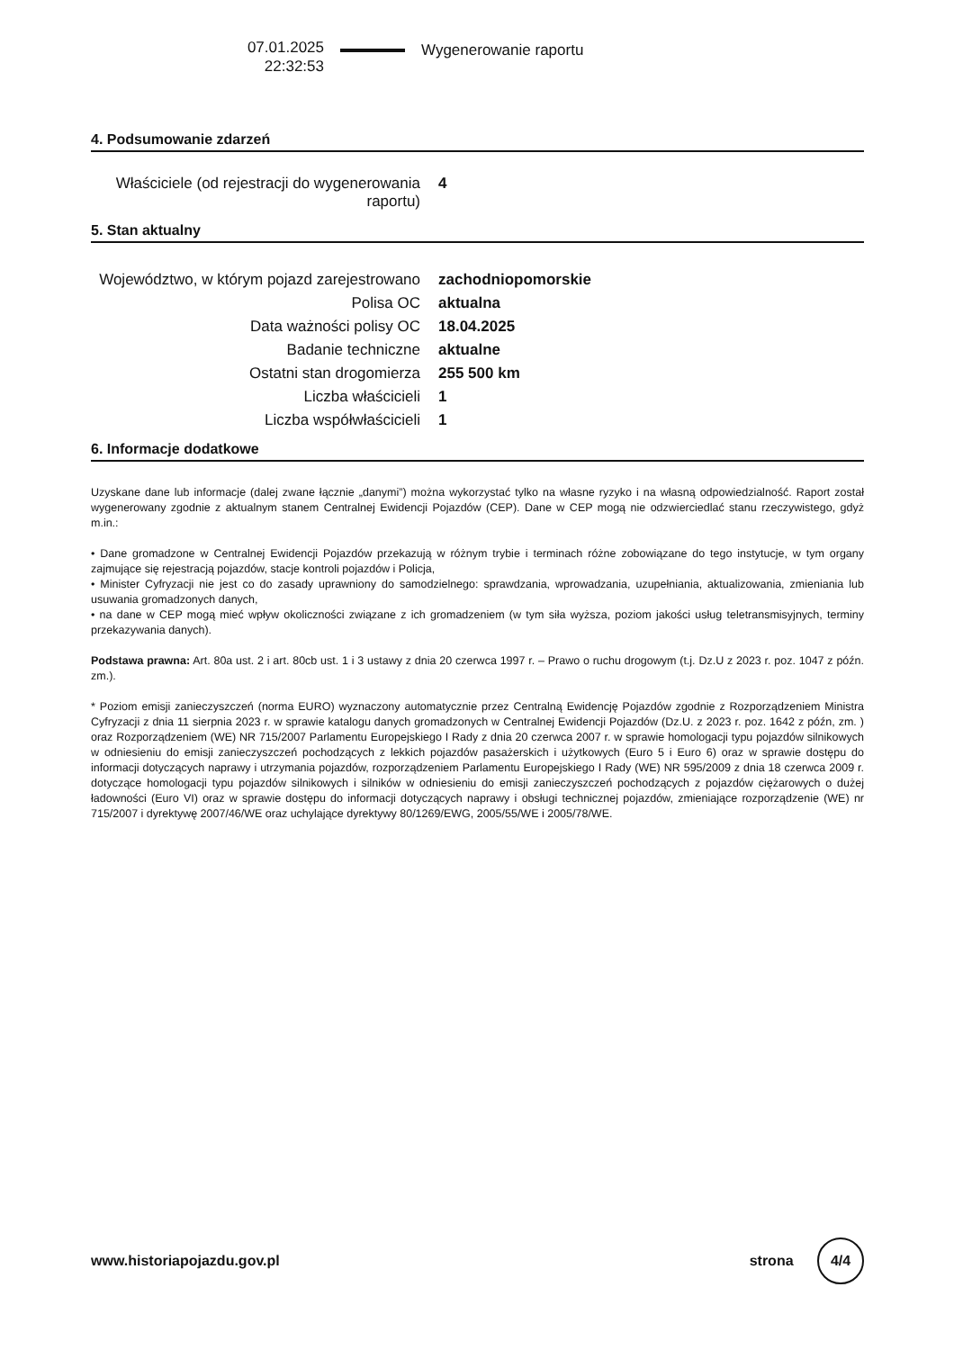07.01.2025
22:32:53
Wygenerowanie raportu
4. Podsumowanie zdarzeń
| Właściciele (od rejestracji do wygenerowania raportu) | 4 |
5. Stan aktualny
| Województwo, w którym pojazd zarejestrowano | zachodniopomorskie |
| Polisa OC | aktualna |
| Data ważności polisy OC | 18.04.2025 |
| Badanie techniczne | aktualne |
| Ostatni stan drogomierza | 255 500 km |
| Liczba właścicieli | 1 |
| Liczba współwłaścicieli | 1 |
6. Informacje dodatkowe
Uzyskane dane lub informacje (dalej zwane łącznie „danymi”) można wykorzystać tylko na własne ryzyko i na własną odpowiedzialność. Raport został wygenerowany zgodnie z aktualnym stanem Centralnej Ewidencji Pojazdów (CEP). Dane w CEP mogą nie odzwierciedlać stanu rzeczywistego, gdyż m.in.:
• Dane gromadzone w Centralnej Ewidencji Pojazdów przekazują w różnym trybie i terminach różne zobowiązane do tego instytucje, w tym organy zajmujące się rejestracją pojazdów, stacje kontroli pojazdów i Policja,
• Minister Cyfryzacji nie jest co do zasady uprawniony do samodzielnego: sprawdzania, wprowadzania, uzupełniania, aktualizowania, zmieniania lub usuwania gromadzonych danych,
• na dane w CEP mogą mieć wpływ okoliczności związane z ich gromadzeniem (w tym siła wyższa, poziom jakości usług teletransmisyjnych, terminy przekazywania danych).
Podstawa prawna: Art. 80a ust. 2 i art. 80cb ust. 1 i 3 ustawy z dnia 20 czerwca 1997 r. – Prawo o ruchu drogowym (t.j. Dz.U z 2023 r. poz. 1047 z późn. zm.).
* Poziom emisji zanieczyszczeń (norma EURO) wyznaczony automatycznie przez Centralną Ewidencję Pojazdów zgodnie z Rozporządzeniem Ministra Cyfryzacji z dnia 11 sierpnia 2023 r. w sprawie katalogu danych gromadzonych w Centralnej Ewidencji Pojazdów (Dz.U. z 2023 r. poz. 1642 z późn, zm. ) oraz Rozporządzeniem (WE) NR 715/2007 Parlamentu Europejskiego I Rady z dnia 20 czerwca 2007 r. w sprawie homologacji typu pojazdów silnikowych w odniesieniu do emisji zanieczyszczeń pochodzących z lekkich pojazdów pasażerskich i użytkowych (Euro 5 i Euro 6) oraz w sprawie dostępu do informacji dotyczących naprawy i utrzymania pojazdów, rozporządzeniem Parlamentu Europejskiego I Rady (WE) NR 595/2009 z dnia 18 czerwca 2009 r. dotyczące homologacji typu pojazdów silnikowych i silników w odniesieniu do emisji zanieczyszczeń pochodzących z pojazdów ciężarowych o dużej ładowności (Euro VI) oraz w sprawie dostępu do informacji dotyczących naprawy i obsługi technicznej pojazdów, zmieniające rozporządzenie (WE) nr 715/2007 i dyrektywę 2007/46/WE oraz uchylające dyrektywy 80/1269/EWG, 2005/55/WE i 2005/78/WE.
www.historiapojazdu.gov.pl strona 4/4